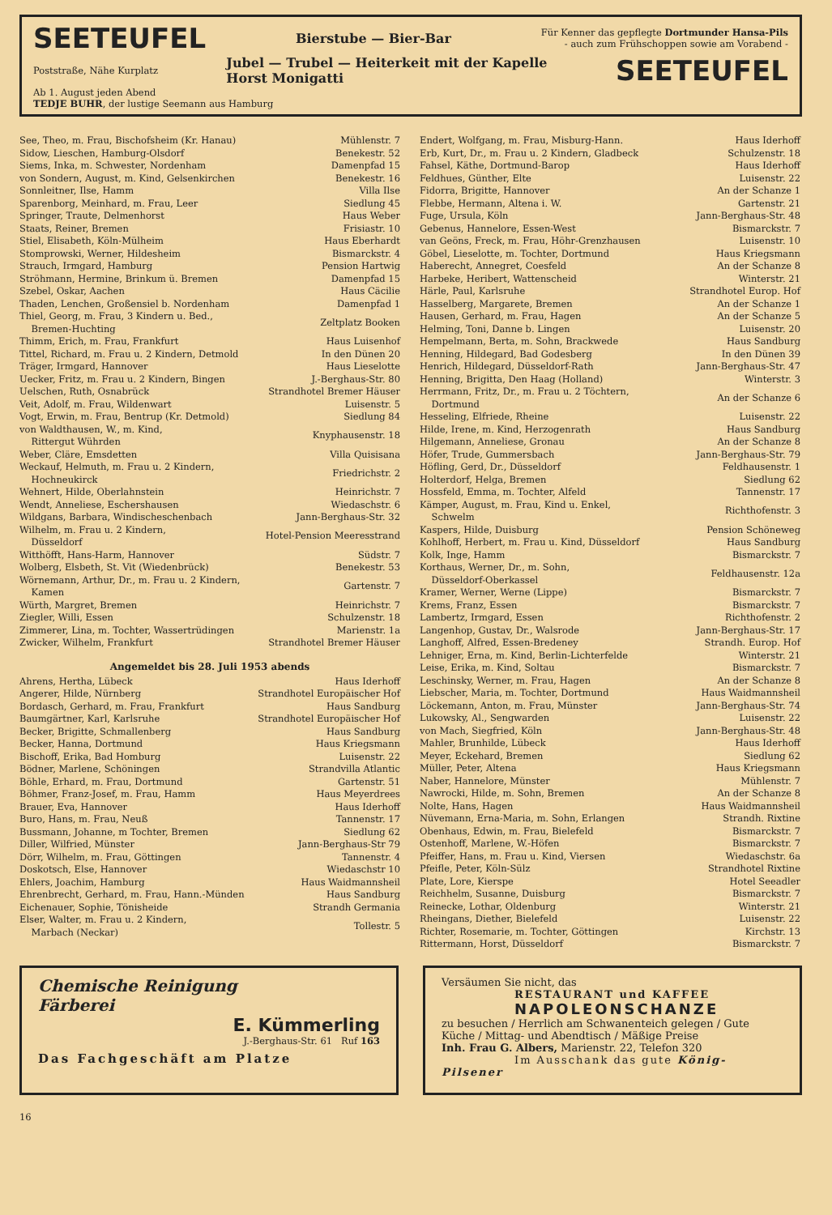SEETEUFEL Bierstube — Bier-Bar Für Kenner das gepflegte Dortmunder Hansa-Pils
- auch zum Frühschoppen sowie am Vorabend -
Poststraße, Nähe Kurplatz Jubel — Trubel — Heiterkeit mit der Kapelle
Horst Monigatti SEETEUFEL
Ab 1. August jeden Abend
TEDJE BUHR, der lustige Seemann aus Hamburg
| See, Theo, m. Frau, Bischofsheim (Kr. Hanau) | Mühlenstr. 7 |
| Sidow, Lieschen, Hamburg-Olsdorf | Benekestr. 52 |
| Siems, Inka, m. Schwester, Nordenham | Damenpfad 15 |
| von Sondern, August, m. Kind, Gelsenkirchen | Benekestr. 16 |
| Sonnleitner, Ilse, Hamm | Villa Ilse |
| Sparenborg, Meinhard, m. Frau, Leer | Siedlung 45 |
| Springer, Traute, Delmenhorst | Haus Weber |
| Staats, Reiner, Bremen | Frisiastr. 10 |
| Stiel, Elisabeth, Köln-Mülheim | Haus Eberhardt |
| Stomprowski, Werner, Hildesheim | Bismarckstr. 4 |
| Strauch, Irmgard, Hamburg | Pension Hartwig |
| Ströhmann, Hermine, Brinkum ü. Bremen | Damenpfad 15 |
| Szebel, Oskar, Aachen | Haus Cäcilie |
| Thaden, Lenchen, Großensiel b. Nordenham | Damenpfad 1 |
| Thiel, Georg, m. Frau, 3 Kindern u. Bed., Bremen-Huchting | Zeltplatz Booken |
| Thimm, Erich, m. Frau, Frankfurt | Haus Luisenhof |
| Tittel, Richard, m. Frau u. 2 Kindern, Detmold | In den Dünen 20 |
| Träger, Irmgard, Hannover | Haus Lieselotte |
| Uecker, Fritz, m. Frau u. 2 Kindern, Bingen | J.-Berghaus-Str. 80 |
| Uelschen, Ruth, Osnabrück | Strandhotel Bremer Häuser |
| Veit, Adolf, m. Frau, Wildenwart | Luisenstr. 5 |
| Vogt, Erwin, m. Frau, Bentrup (Kr. Detmold) | Siedlung 84 |
| von Waldthausen, W., m. Kind, Rittergut Wührden | Knyphausenstr. 18 |
| Weber, Cläre, Emsdetten | Villa Quisisana |
| Weckauf, Helmuth, m. Frau u. 2 Kindern, Hochneukirck | Friedrichstr. 2 |
| Wehnert, Hilde, Oberlahnstein | Heinrichstr. 7 |
| Wendt, Anneliese, Eschershausen | Wiedaschstr. 6 |
| Wildgans, Barbara, Windischeschenbach | Jann-Berghaus-Str. 32 |
| Wilhelm, m. Frau u. 2 Kindern, Düsseldorf | Hotel-Pension Meeresstrand |
| Witthöfft, Hans-Harm, Hannover | Südstr. 7 |
| Wolberg, Elsbeth, St. Vit (Wiedenbrück) | Benekestr. 53 |
| Wörnemann, Arthur, Dr., m. Frau u. 2 Kindern, Kamen | Gartenstr. 7 |
| Würth, Margret, Bremen | Heinrichstr. 7 |
| Ziegler, Willi, Essen | Schulzenstr. 18 |
| Zimmerer, Lina, m. Tochter, Wassertrüdingen | Marienstr. 1a |
| Zwicker, Wilhelm, Frankfurt | Strandhotel Bremer Häuser |
Angemeldet bis 28. Juli 1953 abends
| Ahrens, Hertha, Lübeck | Haus Iderhoff |
| Angerer, Hilde, Nürnberg | Strandhotel Europäischer Hof |
| Bordasch, Gerhard, m. Frau, Frankfurt | Haus Sandburg |
| Baumgärtner, Karl, Karlsruhe | Strandhotel Europäischer Hof |
| Becker, Brigitte, Schmallenberg | Haus Sandburg |
| Becker, Hanna, Dortmund | Haus Kriegsmann |
| Bischoff, Erika, Bad Homburg | Luisenstr. 22 |
| Bödner, Marlene, Schöningen | Strandvilla Atlantic |
| Böhle, Erhard, m. Frau, Dortmund | Gartenstr. 51 |
| Böhmer, Franz-Josef, m. Frau, Hamm | Haus Meyerdrees |
| Brauer, Eva, Hannover | Haus Iderhoff |
| Buro, Hans, m. Frau, Neuß | Tannenstr. 17 |
| Bussmann, Johanne, m Tochter, Bremen | Siedlung 62 |
| Diller, Wilfried, Münster | Jann-Berghaus-Str 79 |
| Dörr, Wilhelm, m. Frau, Göttingen | Tannenstr. 4 |
| Doskotsch, Else, Hannover | Wiedaschstr 10 |
| Ehlers, Joachim, Hamburg | Haus Waidmannsheil |
| Ehrenbrecht, Gerhard, m. Frau, Hann.-Münden | Haus Sandburg |
| Eichenauer, Sophie, Tönisheide | Strandh Germania |
| Elser, Walter, m. Frau u. 2 Kindern, Marbach (Neckar) | Tollestr. 5 |
| Endert, Wolfgang, m. Frau, Misburg-Hann. | Haus Iderhoff |
| Erb, Kurt, Dr., m. Frau u. 2 Kindern, Gladbeck | Schulzenstr. 18 |
| Fahsel, Käthe, Dortmund-Barop | Haus Iderhoff |
| Feldhues, Günther, Elte | Luisenstr. 22 |
| Fidorra, Brigitte, Hannover | An der Schanze 1 |
| Flebbe, Hermann, Altena i. W. | Gartenstr. 21 |
| Fuge, Ursula, Köln | Jann-Berghaus-Str. 48 |
| Gebenus, Hannelore, Essen-West | Bismarckstr. 7 |
| van Geöns, Freck, m. Frau, Höhr-Grenzhausen | Luisenstr. 10 |
| Göbel, Lieselotte, m. Tochter, Dortmund | Haus Kriegsmann |
| Haberecht, Annegret, Coesfeld | An der Schanze 8 |
| Harbeke, Heribert, Wattenscheid | Winterstr. 21 |
| Härle, Paul, Karlsruhe | Strandhotel Europ. Hof |
| Hasselberg, Margarete, Bremen | An der Schanze 1 |
| Hausen, Gerhard, m. Frau, Hagen | An der Schanze 5 |
| Helming, Toni, Danne b. Lingen | Luisenstr. 20 |
| Hempelmann, Berta, m. Sohn, Brackwede | Haus Sandburg |
| Henning, Hildegard, Bad Godesberg | In den Dünen 39 |
| Henrich, Hildegard, Düsseldorf-Rath | Jann-Berghaus-Str. 47 |
| Henning, Brigitta, Den Haag (Holland) | Winterstr. 3 |
| Herrmann, Fritz, Dr., m. Frau u. 2 Töchtern, Dortmund | An der Schanze 6 |
| Hesseling, Elfriede, Rheine | Luisenstr. 22 |
| Hilde, Irene, m. Kind, Herzogenrath | Haus Sandburg |
| Hilgemann, Anneliese, Gronau | An der Schanze 8 |
| Höfer, Trude, Gummersbach | Jann-Berghaus-Str. 79 |
| Höfling, Gerd, Dr., Düsseldorf | Feldhausenstr. 1 |
| Holterdorf, Helga, Bremen | Siedlung 62 |
| Hossfeld, Emma, m. Tochter, Alfeld | Tannenstr. 17 |
| Kämper, August, m. Frau, Kind u. Enkel, Schwelm | Richthofenstr. 3 |
| Kaspers, Hilde, Duisburg | Pension Schöneweg |
| Kohlhoff, Herbert, m. Frau u. Kind, Düsseldorf | Haus Sandburg |
| Kolk, Inge, Hamm | Bismarckstr. 7 |
| Korthaus, Werner, Dr., m. Sohn, Düsseldorf-Oberkassel | Feldhausenstr. 12a |
| Kramer, Werner, Werne (Lippe) | Bismarckstr. 7 |
| Krems, Franz, Essen | Bismarckstr. 7 |
| Lambertz, Irmgard, Essen | Richthofenstr. 2 |
| Langenhop, Gustav, Dr., Walsrode | Jann-Berghaus-Str. 17 |
| Langhoff, Alfred, Essen-Bredeney | Strandh. Europ. Hof |
| Lehniger, Erna, m. Kind, Berlin-Lichterfelde | Winterstr. 21 |
| Leise, Erika, m. Kind, Soltau | Bismarckstr. 7 |
| Leschinsky, Werner, m. Frau, Hagen | An der Schanze 8 |
| Liebscher, Maria, m. Tochter, Dortmund | Haus Waidmannsheil |
| Löckemann, Anton, m. Frau, Münster | Jann-Berghaus-Str. 74 |
| Lukowsky, Al., Sengwarden | Luisenstr. 22 |
| von Mach, Siegfried, Köln | Jann-Berghaus-Str. 48 |
| Mahler, Brunhilde, Lübeck | Haus Iderhoff |
| Meyer, Eckehard, Bremen | Siedlung 62 |
| Müller, Peter, Altena | Haus Kriegsmann |
| Naber, Hannelore, Münster | Mühlenstr. 7 |
| Nawrocki, Hilde, m. Sohn, Bremen | An der Schanze 8 |
| Nolte, Hans, Hagen | Haus Waidmannsheil |
| Nüvemann, Erna-Maria, m. Sohn, Erlangen | Strandh. Rixtine |
| Obenhaus, Edwin, m. Frau, Bielefeld | Bismarckstr. 7 |
| Ostenhoff, Marlene, W.-Höfen | Bismarckstr. 7 |
| Pfeiffer, Hans, m. Frau u. Kind, Viersen | Wiedaschstr. 6a |
| Pfeifle, Peter, Köln-Sülz | Strandhotel Rixtine |
| Plate, Lore, Kierspe | Hotel Seeadler |
| Reichhelm, Susanne, Duisburg | Bismarckstr. 7 |
| Reinecke, Lothar, Oldenburg | Winterstr. 21 |
| Rheingans, Diether, Bielefeld | Luisenstr. 22 |
| Richter, Rosemarie, m. Tochter, Göttingen | Kirchstr. 13 |
| Rittermann, Horst, Düsseldorf | Bismarckstr. 7 |
Chemische Reinigung
Färberei
E. Kümmerling
J.-Berghaus-Str. 61 Ruf 163
Das Fachgeschäft am Platze
Versäumen Sie nicht, das
RESTAURANT und KAFFEE
NAPOLEONSCHANZE
zu besuchen / Herrlich am Schwanenteich gelegen / Gute Küche / Mittag- und Abendtisch / Mäßige Preise
Inh. Frau G. Albers, Marienstr. 22, Telefon 320
Im Ausschank das gute König-Pilsener
16